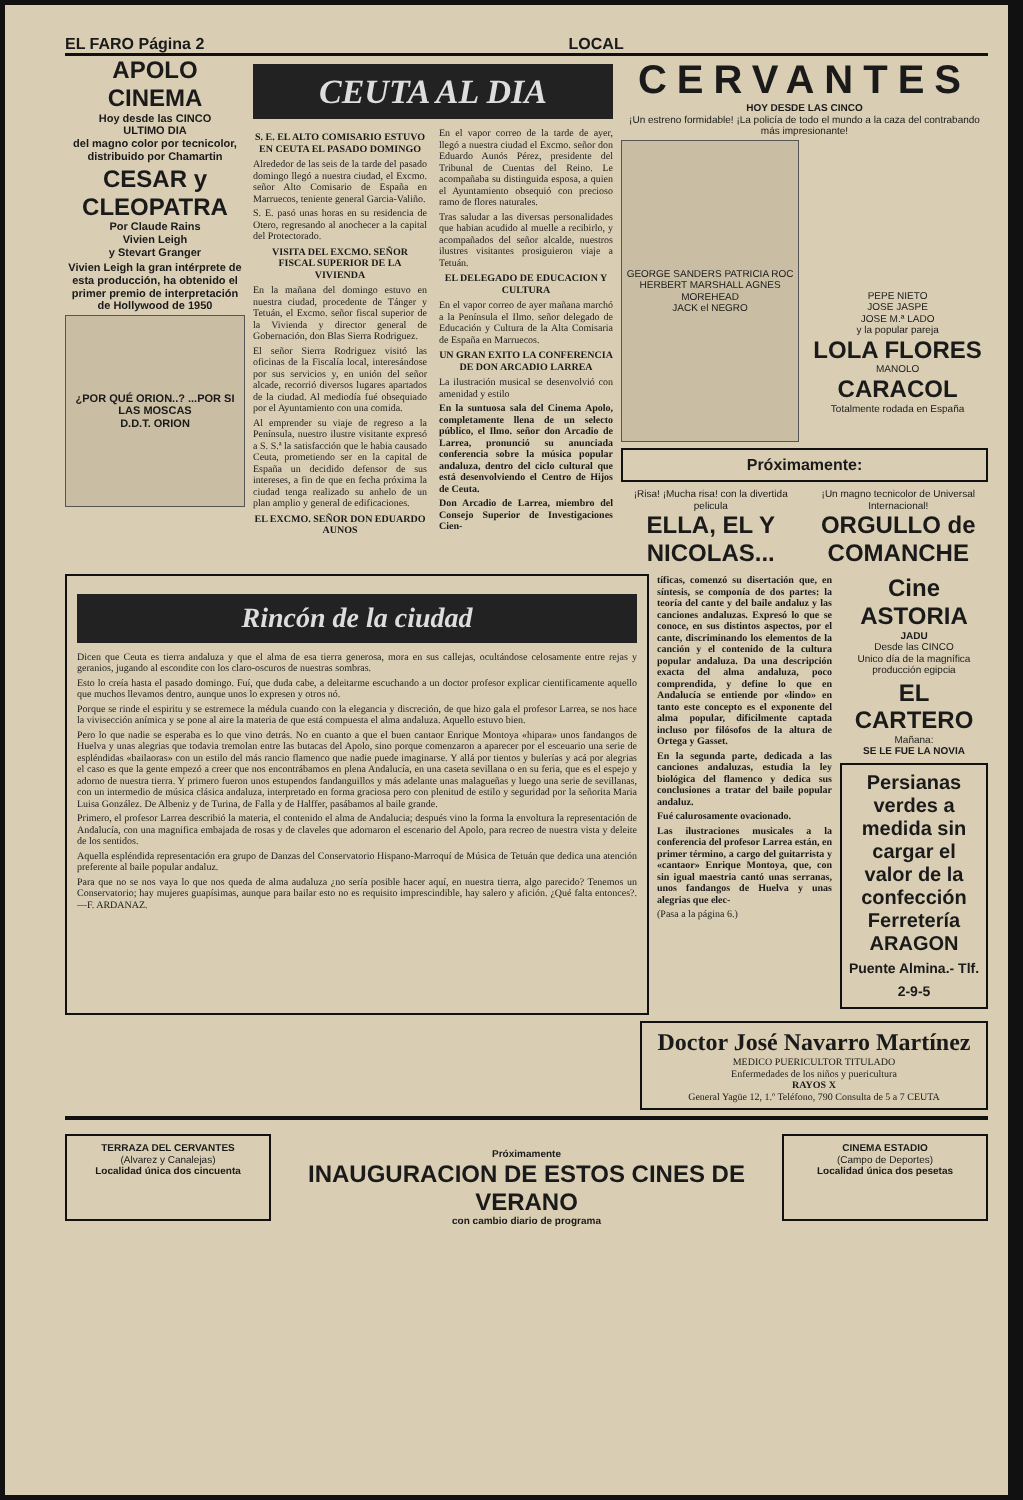EL FARO Página 2 LOCAL
APOLO CINEMA
Hoy desde las CINCO
ULTIMO DIA
del magno color por tecnicolor, distribuido por Chamartin
CESAR y CLEOPATRA
Por Claude Rains
Vivien Leigh
y Stevart Granger
Vivien Leigh la gran intérprete de esta producción, ha obtenido el primer premio de interpretación de Hollywood de 1950
¿POR QUÉ ORION..? ...POR SI LAS MOSCAS
D.D.T. ORION
CEUTA AL DIA
S. E. EL ALTO COMISARIO ESTUVO EN CEUTA EL PASADO DOMINGO
Alrededor de las seis de la tarde del pasado domingo llegó a nuestra ciudad, el Excmo. señor Alto Comisario de España en Marruecos, teniente general Garcia-Valiño.
S. E. pasó unas horas en su residencia de Otero, regresando al anochecer a la capital del Protectorado.
VISITA DEL EXCMO. SEÑOR FISCAL SUPERIOR DE LA VIVIENDA
En la mañana del domingo estuvo en nuestra ciudad, procedente de Tánger y Tetuán, el Excmo. señor fiscal superior de la Vivienda y director general de Gobernación, don Blas Sierra Rodriguez.
El señor Sierra Rodriguez visitó las oficinas de la Fiscalía local, interesándose por sus servicios y, en unión del señor alcade, recorrió diversos lugares apartados de la ciudad. Al mediodía fué obsequiado por el Ayuntamiento con una comida.
Al emprender su viaje de regreso a la Península, nuestro ilustre visitante expresó a S. S.ª la satisfacción que le habia causado Ceuta, prometiendo ser en la capital de España un decidido defensor de sus intereses, a fin de que en fecha próxima la ciudad tenga realizado su anhelo de un plan amplio y general de edificaciones.
EL EXCMO. SEÑOR DON EDUARDO AUNOS
En el vapor correo de la tarde de ayer, llegó a nuestra ciudad el Excmo. señor don Eduardo Aunós Pérez, presidente del Tribunal de Cuentas del Reino. Le acompañaba su distinguida esposa, a quien el Ayuntamiento obsequió con precioso ramo de flores naturales.
Tras saludar a las diversas personalidades que habian acudido al muelle a recibirlo, y acompañados del señor alcalde, nuestros ilustres visitantes prosiguieron viaje a Tetuán.
EL DELEGADO DE EDUCACION Y CULTURA
En el vapor correo de ayer mañana marchó a la Península el Ilmo. señor delegado de Educación y Cultura de la Alta Comisaria de España en Marruecos.
UN GRAN EXITO LA CONFERENCIA DE DON ARCADIO LARREA
La ilustración musical se desenvolvió con amenidad y estilo
En la suntuosa sala del Cinema Apolo, completamente llena de un selecto público, el Ilmo. señor don Arcadio de Larrea, pronunció su anunciada conferencia sobre la música popular andaluza, dentro del ciclo cultural que está desenvolviendo el Centro de Hijos de Ceuta.
Don Arcadio de Larrea, miembro del Consejo Superior de Investigaciones Cien-
CERVANTES
HOY DESDE LAS CINCO
¡Un estreno formidable! ¡La policía de todo el mundo a la caza del contrabando más impresionante!
GEORGE SANDERS PATRICIA ROC HERBERT MARSHALL AGNES MOREHEAD
JACK el NEGRO
PEPE NIETO
JOSE JASPE
JOSE M.ª LADO
y la popular pareja
LOLA FLORES
MANOLO
CARACOL
Totalmente rodada en España
Próximamente:
¡Risa! ¡Mucha risa! con la divertida pelicula
ELLA, EL Y NICOLAS...
¡Un magno tecnicolor de Universal Internacional!
ORGULLO de COMANCHE
Rincón de la ciudad
Dicen que Ceuta es tierra andaluza y que el alma de esa tierra generosa, mora en sus callejas, ocultándose celosamente entre rejas y geranios, jugando al escondite con los claro-oscuros de nuestras sombras.
Esto lo creía hasta el pasado domingo. Fuí, que duda cabe, a deleitarme escuchando a un doctor profesor explicar cientificamente aquello que muchos llevamos dentro, aunque unos lo expresen y otros nó.
Porque se rinde el espiritu y se estremece la médula cuando con la elegancia y discreción, de que hizo gala el profesor Larrea, se nos hace la vivisección anímica y se pone al aire la materia de que está compuesta el alma andaluza. Aquello estuvo bien.
Pero lo que nadie se esperaba es lo que vino detrás. No en cuanto a que el buen cantaor Enrique Montoya «hipara» unos fandangos de Huelva y unas alegrias que todavia tremolan entre las butacas del Apolo, sino porque comenzaron a aparecer por el esceuario una serie de espléndidas «bailaoras» con un estilo del más rancio flamenco que nadie puede imaginarse. Y allá por tientos y bulerías y acá por alegrias el caso es que la gente empezó a creer que nos encontrábamos en plena Andalucía, en una caseta sevillana o en su feria, que es el espejo y adorno de nuestra tierra. Y primero fueron unos estupendos fandanguillos y más adelante unas malagueñas y luego una serie de sevillanas, con un intermedio de música clásica andaluza, interpretado en forma graciosa pero con plenitud de estilo y seguridad por la señorita Maria Luisa González. De Albeniz y de Turina, de Falla y de Halffer, pasábamos al baile grande.
Primero, el profesor Larrea describió la materia, el contenido el alma de Andalucia; después vino la forma la envoltura la representación de Andalucía, con una magnifica embajada de rosas y de claveles que adornaron el escenario del Apolo, para recreo de nuestra vista y deleite de los sentidos.
Aquella espléndida representación era grupo de Danzas del Conservatorio Hispano-Marroquí de Música de Tetuán que dedica una atención preferente al baile popular andaluz.
Para que no se nos vaya lo que nos queda de alma audaluza ¿no sería posible hacer aquí, en nuestra tierra, algo parecido? Tenemos un Conservatorio; hay mujeres guapísimas, aunque para bailar esto no es requisito imprescindible, hay salero y afición. ¿Qué falta entonces?.—F. ARDANAZ.
tíficas, comenzó su disertación que, en síntesis, se componía de dos partes: la teoría del cante y del baile andaluz y las canciones andaluzas. Expresó lo que se conoce, en sus distintos aspectos, por el cante, discriminando los elementos de la canción y el contenido de la cultura popular andaluza. Da una descripción exacta del alma andaluza, poco comprendida, y define lo que en Andalucía se entiende por «lindo» en tanto este concepto es el exponente del alma popular, dificilmente captada incluso por filósofos de la altura de Ortega y Gasset.
En la segunda parte, dedicada a las canciones andaluzas, estudia la ley biológica del flamenco y dedica sus conclusiones a tratar del baile popular andaluz.
Fué calurosamente ovacionado.
Las ilustraciones musicales a la conferencia del profesor Larrea están, en primer término, a cargo del guitarrista y «cantaor» Enrique Montoya, que, con sin igual maestria cantó unas serranas, unos fandangos de Huelva y unas alegrias que elec-
(Pasa a la página 6.)
Cine ASTORIA
JADU
Desde las CINCO
Unico día de la magnífica producción egipcia
EL CARTERO
Mañana:
SE LE FUE LA NOVIA
Persianas verdes a medida sin cargar el valor de la confección
Ferretería ARAGON
Puente Almina.- Tlf. 2-9-5
Doctor José Navarro Martínez
MEDICO PUERICULTOR TITULADO
Enfermedades de los niños y puericultura
RAYOS X
General Yagüe 12, 1.º Teléfono, 790 Consulta de 5 a 7 CEUTA
TERRAZA DEL CERVANTES
(Alvarez y Canalejas)
Localidad única dos cincuenta
Próximamente
INAUGURACION DE ESTOS CINES DE VERANO
con cambio diario de programa
CINEMA ESTADIO
(Campo de Deportes)
Localidad única dos pesetas